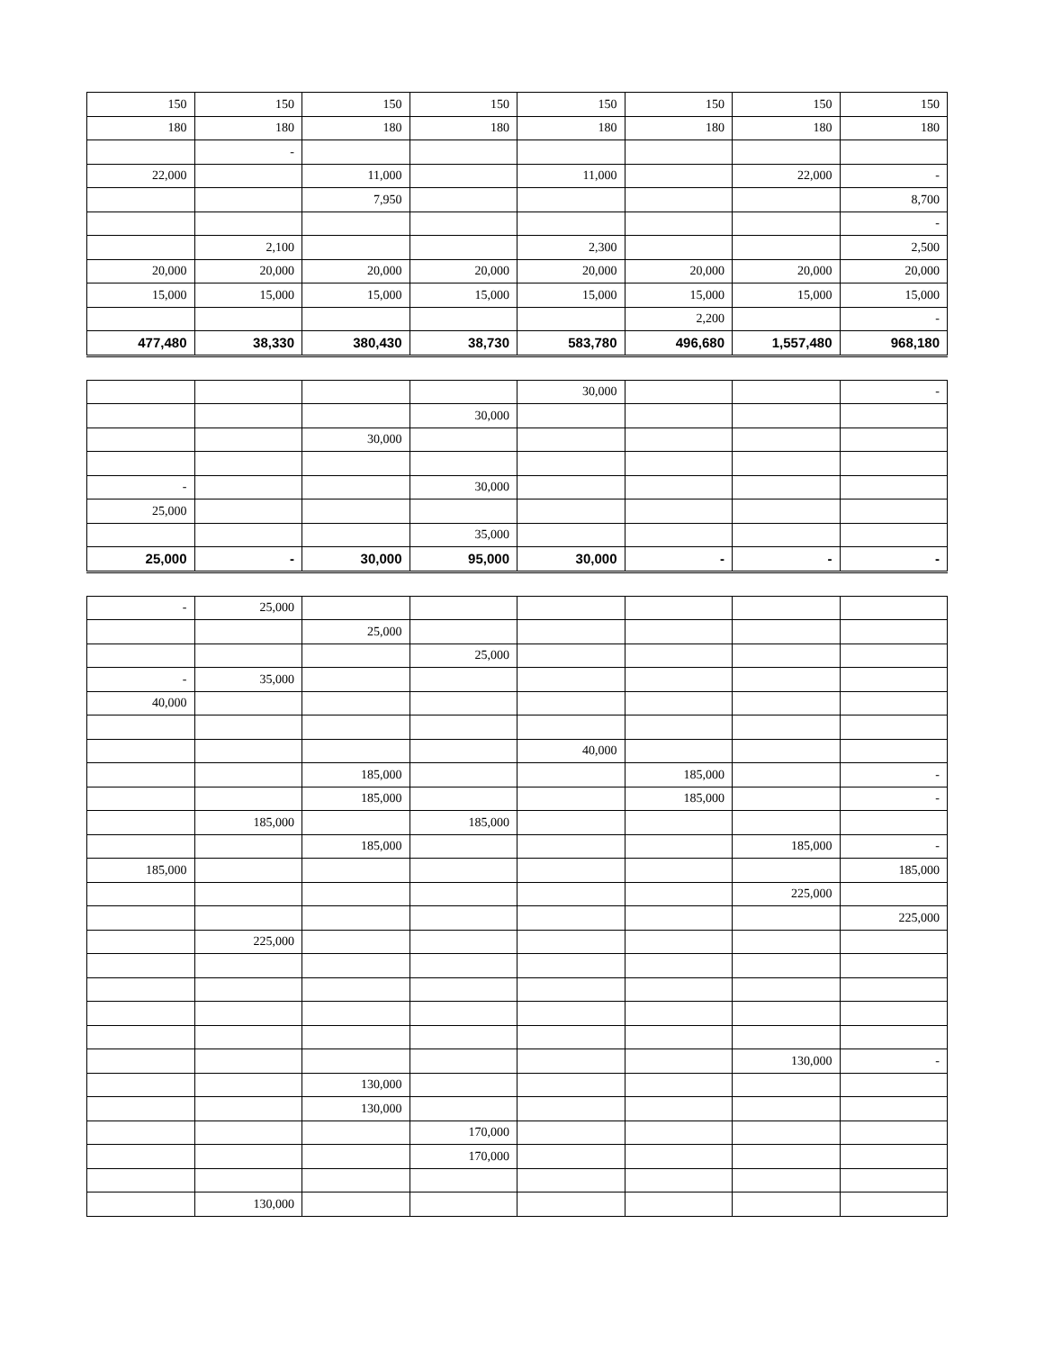| 150 | 150 | 150 | 150 | 150 | 150 | 150 | 150 |
| 180 | 180 | 180 | 180 | 180 | 180 | 180 | 180 |
| | - | | | | | | |
| 22,000 | | 11,000 | | 11,000 | | 22,000 | - |
| | | 7,950 | | | | | 8,700 |
| | | | | | | | - |
| | 2,100 | | | 2,300 | | | 2,500 |
| 20,000 | 20,000 | 20,000 | 20,000 | 20,000 | 20,000 | 20,000 | 20,000 |
| 15,000 | 15,000 | 15,000 | 15,000 | 15,000 | 15,000 | 15,000 | 15,000 |
| | | | | | 2,200 | | - |
| 477,480 | 38,330 | 380,430 | 38,730 | 583,780 | 496,680 | 1,557,480 | 968,180 |
| | | | | 30,000 | | | - |
| | | | 30,000 | | | | |
| | | 30,000 | | | | | |
| - | | | 30,000 | | | | |
| 25,000 | | | | | | | |
| | | | 35,000 | | | | |
| 25,000 | - | 30,000 | 95,000 | 30,000 | - | - | - |
| - | 25,000 | | | | | | |
| | | 25,000 | | | | | |
| | | | 25,000 | | | | |
| - | 35,000 | | | | | | |
| 40,000 | | | | | | | |
| | | | | 40,000 | | | |
| | | 185,000 | | | 185,000 | | - |
| | | 185,000 | | | 185,000 | | - |
| | 185,000 | | 185,000 | | | | |
| | | 185,000 | | | | 185,000 | - |
| 185,000 | | | | | | | 185,000 |
| | | | | | | 225,000 | |
| | | | | | | | 225,000 |
| | 225,000 | | | | | | |
| | | | | | | 130,000 | - |
| | | 130,000 | | | | | |
| | | 130,000 | | | | | |
| | | | 170,000 | | | | |
| | | | 170,000 | | | | |
| | 130,000 | | | | | | |